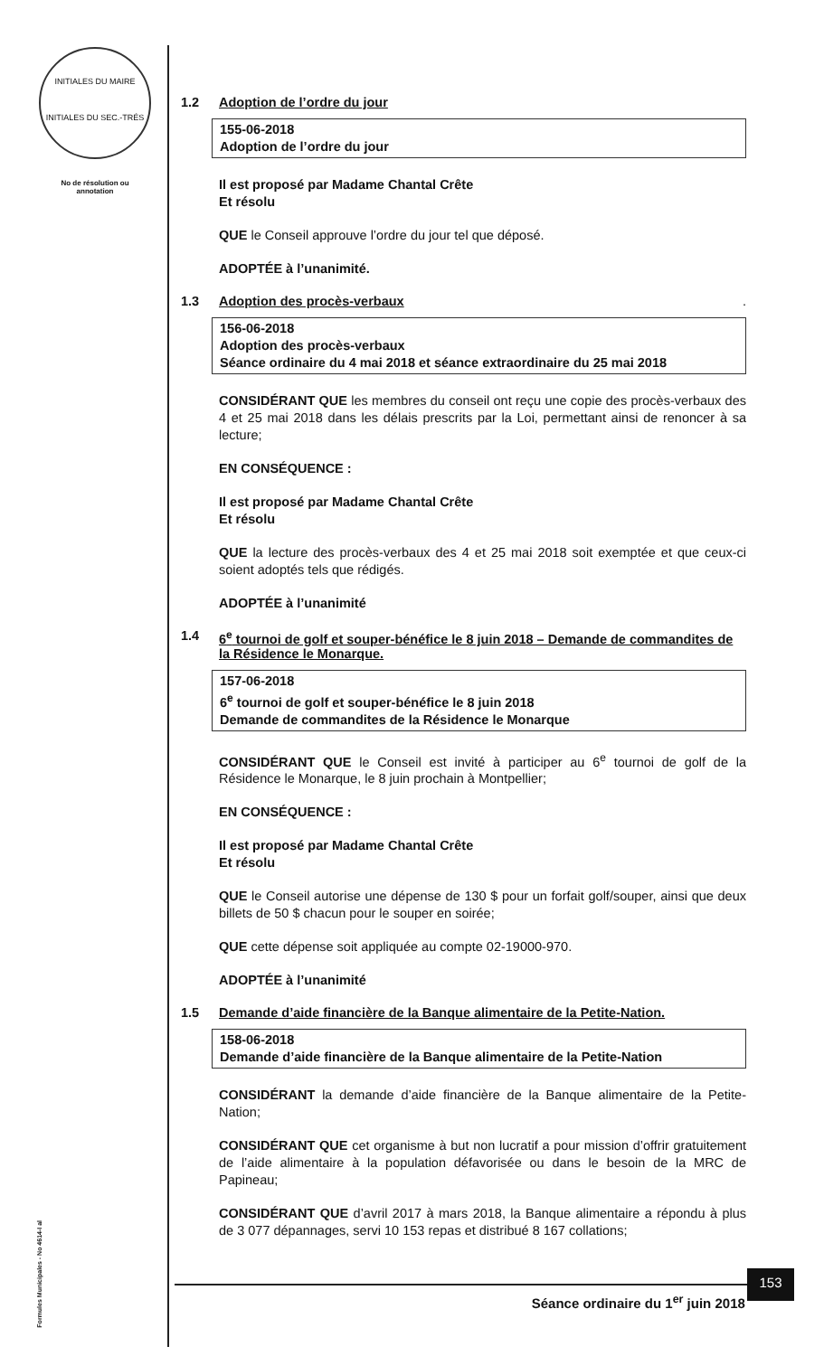INITIALES DU MAIRE
INITIALES DU SEC.-TRÉS
No de résolution ou annotation
Formules Municipales - No 4614-I al
1.2 Adoption de l’ordre du jour
155-06-2018
Adoption de l’ordre du jour
Il est proposé par Madame Chantal Crête
Et résolu
QUE le Conseil approuve l’ordre du jour tel que déposé.
ADOPTÉE à l’unanimité.
1.3 Adoption des procès-verbaux.
156-06-2018
Adoption des procès-verbaux
Séance ordinaire du 4 mai 2018 et séance extraordinaire du 25 mai 2018
CONSIDÉRANT QUE les membres du conseil ont reçu une copie des procès-verbaux des 4 et 25 mai 2018 dans les délais prescrits par la Loi, permettant ainsi de renoncer à sa lecture;
EN CONSÉQUENCE :
Il est proposé par Madame Chantal Crête
Et résolu
QUE la lecture des procès-verbaux des 4 et 25 mai 2018 soit exemptée et que ceux-ci soient adoptés tels que rédigés.
ADOPTÉE à l’unanimité
1.4 6<sup>e</sup> tournoi de golf et souper-bénéfice le 8 juin 2018 – Demande de commandites de la Résidence le Monarque.
157-06-2018
6<sup>e</sup> tournoi de golf et souper-bénéfice le 8 juin 2018
Demande de commandites de la Résidence le Monarque
CONSIDÉRANT QUE le Conseil est invité à participer au 6<sup>e</sup> tournoi de golf de la Résidence le Monarque, le 8 juin prochain à Montpellier;
EN CONSÉQUENCE :
Il est proposé par Madame Chantal Crête
Et résolu
QUE le Conseil autorise une dépense de 130 $ pour un forfait golf/souper, ainsi que deux billets de 50 $ chacun pour le souper en soirée;
QUE cette dépense soit appliquée au compte 02-19000-970.
ADOPTÉE à l’unanimité
1.5 Demande d’aide financière de la Banque alimentaire de la Petite-Nation.
158-06-2018
Demande d’aide financière de la Banque alimentaire de la Petite-Nation
CONSIDÉRANT la demande d’aide financière de la Banque alimentaire de la Petite-Nation;
CONSIDÉRANT QUE cet organisme à but non lucratif a pour mission d’offrir gratuitement de l’aide alimentaire à la population défavorisée ou dans le besoin de la MRC de Papineau;
CONSIDÉRANT QUE d’avril 2017 à mars 2018, la Banque alimentaire a répondu à plus de 3 077 dépannages, servi 10 153 repas et distribué 8 167 collations;
Séance ordinaire du 1<sup>er</sup> juin 2018
153